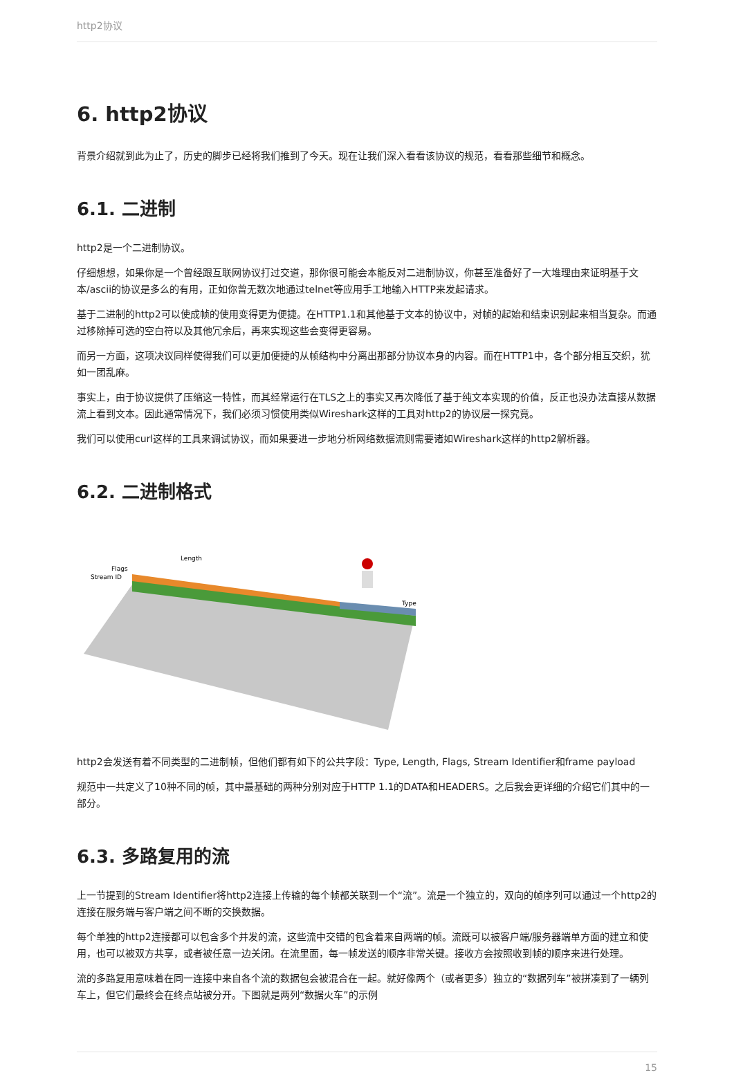http2协议
6. http2协议
背景介绍就到此为止了，历史的脚步已经将我们推到了今天。现在让我们深入看看该协议的规范，看看那些细节和概念。
6.1. 二进制
http2是一个二进制协议。
仔细想想，如果你是一个曾经跟互联网协议打过交道，那你很可能会本能反对二进制协议，你甚至准备好了一大堆理由来证明基于文本/ascii的协议是多么的有用，正如你曾无数次地通过telnet等应用手工地输入HTTP来发起请求。
基于二进制的http2可以使成帧的使用变得更为便捷。在HTTP1.1和其他基于文本的协议中，对帧的起始和结束识别起来相当复杂。而通过移除掉可选的空白符以及其他冗余后，再来实现这些会变得更容易。
而另一方面，这项决议同样使得我们可以更加便捷的从帧结构中分离出那部分协议本身的内容。而在HTTP1中，各个部分相互交织，犹如一团乱麻。
事实上，由于协议提供了压缩这一特性，而其经常运行在TLS之上的事实又再次降低了基于纯文本实现的价值，反正也没办法直接从数据流上看到文本。因此通常情况下，我们必须习惯使用类似Wireshark这样的工具对http2的协议层一探究竟。
我们可以使用curl这样的工具来调试协议，而如果要进一步地分析网络数据流则需要诸如Wireshark这样的http2解析器。
6.2. 二进制格式
Flags
Stream ID
Length
Type
http2会发送有着不同类型的二进制帧，但他们都有如下的公共字段：Type, Length, Flags, Stream Identifier和frame payload
规范中一共定义了10种不同的帧，其中最基础的两种分别对应于HTTP 1.1的DATA和HEADERS。之后我会更详细的介绍它们其中的一部分。
6.3. 多路复用的流
上一节提到的Stream Identifier将http2连接上传输的每个帧都关联到一个“流”。流是一个独立的，双向的帧序列可以通过一个http2的连接在服务端与客户端之间不断的交换数据。
每个单独的http2连接都可以包含多个并发的流，这些流中交错的包含着来自两端的帧。流既可以被客户端/服务器端单方面的建立和使用，也可以被双方共享，或者被任意一边关闭。在流里面，每一帧发送的顺序非常关键。接收方会按照收到帧的顺序来进行处理。
流的多路复用意味着在同一连接中来自各个流的数据包会被混合在一起。就好像两个（或者更多）独立的“数据列车”被拼凑到了一辆列车上，但它们最终会在终点站被分开。下图就是两列“数据火车”的示例
15